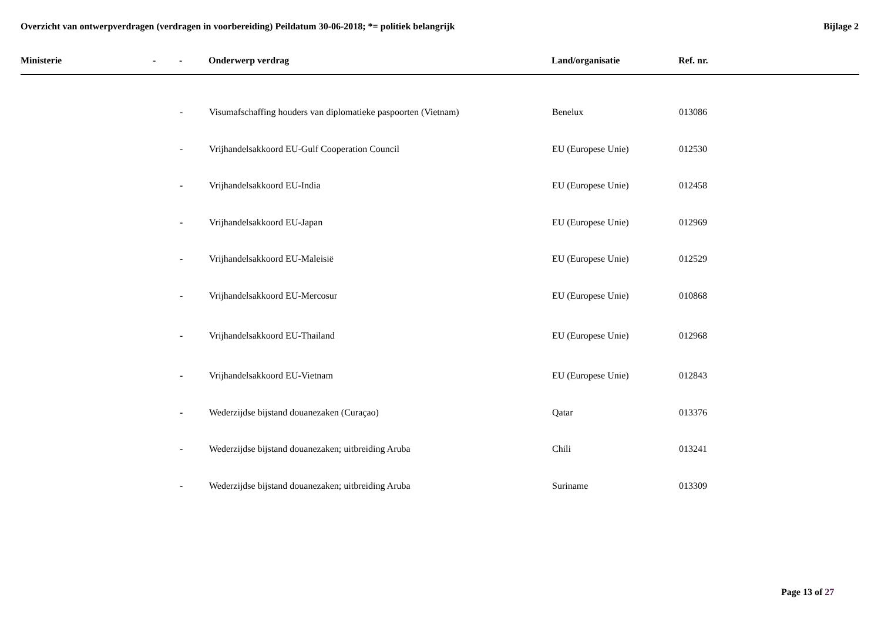Overzicht van ontwerpverdragen (verdragen in voorbereiding) Peildatum 30-06-2018; *= politiek belangrijk
Bijlage 2
| Ministerie | - | - | Onderwerp verdrag | Land/organisatie | Ref. nr. |
| --- | --- | --- | --- | --- | --- |
| | | - | Visumafschaffing houders van diplomatieke paspoorten (Vietnam) | Benelux | 013086 |
| | | - | Vrijhandelsakkoord EU-Gulf Cooperation Council | EU (Europese Unie) | 012530 |
| | | - | Vrijhandelsakkoord EU-India | EU (Europese Unie) | 012458 |
| | | - | Vrijhandelsakkoord EU-Japan | EU (Europese Unie) | 012969 |
| | | - | Vrijhandelsakkoord EU-Maleisië | EU (Europese Unie) | 012529 |
| | | - | Vrijhandelsakkoord EU-Mercosur | EU (Europese Unie) | 010868 |
| | | - | Vrijhandelsakkoord EU-Thailand | EU (Europese Unie) | 012968 |
| | | - | Vrijhandelsakkoord EU-Vietnam | EU (Europese Unie) | 012843 |
| | | - | Wederzijdse bijstand douanezaken (Curaçao) | Qatar | 013376 |
| | | - | Wederzijdse bijstand douanezaken; uitbreiding Aruba | Chili | 013241 |
| | | - | Wederzijdse bijstand douanezaken; uitbreiding Aruba | Suriname | 013309 |
Page 13 of 27